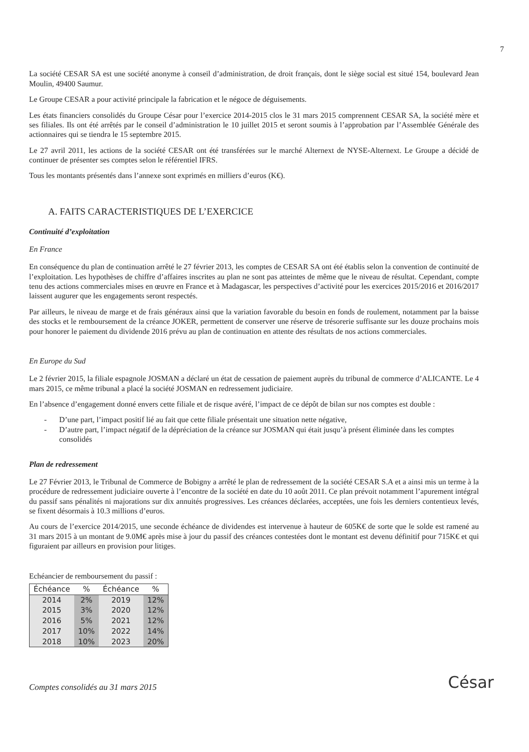7
La société CESAR SA est une société anonyme à conseil d’administration, de droit français, dont le siège social est situé 154, boulevard Jean Moulin, 49400 Saumur.
Le Groupe CESAR a pour activité principale la fabrication et le négoce de déguisements.
Les états financiers consolidés du Groupe César pour l’exercice 2014-2015 clos le 31 mars 2015 comprennent CESAR SA, la société mère et ses filiales. Ils ont été arrêtés par le conseil d’administration le 10 juillet 2015 et seront soumis à l’approbation par l’Assemblée Générale des actionnaires qui se tiendra le 15 septembre 2015.
Le 27 avril 2011, les actions de la société CESAR ont été transférées sur le marché Alternext de NYSE-Alternext. Le Groupe a décidé de continuer de présenter ses comptes selon le référentiel IFRS.
Tous les montants présentés dans l’annexe sont exprimés en milliers d’euros (K€).
A. FAITS CARACTERISTIQUES DE L’EXERCICE
Continuité d’exploitation
En France
En conséquence du plan de continuation arrêté le 27 février 2013, les comptes de CESAR SA ont été établis selon la convention de continuité de l’exploitation. Les hypothèses de chiffre d’affaires inscrites au plan ne sont pas atteintes de même que le niveau de résultat. Cependant, compte tenu des actions commerciales mises en œuvre en France et à Madagascar, les perspectives d’activité pour les exercices 2015/2016 et 2016/2017 laissent augurer que les engagements seront respectés.
Par ailleurs, le niveau de marge et de frais généraux ainsi que la variation favorable du besoin en fonds de roulement, notamment par la baisse des stocks et le remboursement de la créance JOKER, permettent de conserver une réserve de trésorerie suffisante sur les douze prochains mois pour honorer le paiement du dividende 2016 prévu au plan de continuation en attente des résultats de nos actions commerciales.
En Europe du Sud
Le 2 février 2015, la filiale espagnole JOSMAN a déclaré un état de cessation de paiement auprès du tribunal de commerce d’ALICANTE. Le 4 mars 2015, ce même tribunal a placé la société JOSMAN en redressement judiciaire.
En l’absence d’engagement donné envers cette filiale et de risque avéré, l’impact de ce dépôt de bilan sur nos comptes est double :
- D’une part, l’impact positif lié au fait que cette filiale présentait une situation nette négative,
- D’autre part, l’impact négatif de la dépréciation de la créance sur JOSMAN qui était jusqu’à présent éliminée dans les comptes consolidés
Plan de redressement
Le 27 Février 2013, le Tribunal de Commerce de Bobigny a arrêté le plan de redressement de la société CESAR S.A et a ainsi mis un terme à la procédure de redressement judiciaire ouverte à l’encontre de la société en date du 10 août 2011. Ce plan prévoit notamment l’apurement intégral du passif sans pénalités ni majorations sur dix annuités progressives. Les créances déclarées, acceptées, une fois les derniers contentieux levés, se fixent désormais à 10.3 millions d’euros.
Au cours de l’exercice 2014/2015, une seconde échéance de dividendes est intervenue à hauteur de 605K€ de sorte que le solde est ramené au 31 mars 2015 à un montant de 9.0M€ après mise à jour du passif des créances contestées dont le montant est devenu définitif pour 715K€ et qui figuraient par ailleurs en provision pour litiges.
Echéancier de remboursement du passif :
| Échéance | % | Échéance | % |
| --- | --- | --- | --- |
| 2014 | 2% | 2019 | 12% |
| 2015 | 3% | 2020 | 12% |
| 2016 | 5% | 2021 | 12% |
| 2017 | 10% | 2022 | 14% |
| 2018 | 10% | 2023 | 20% |
Comptes consolidés au 31 mars 2015
César